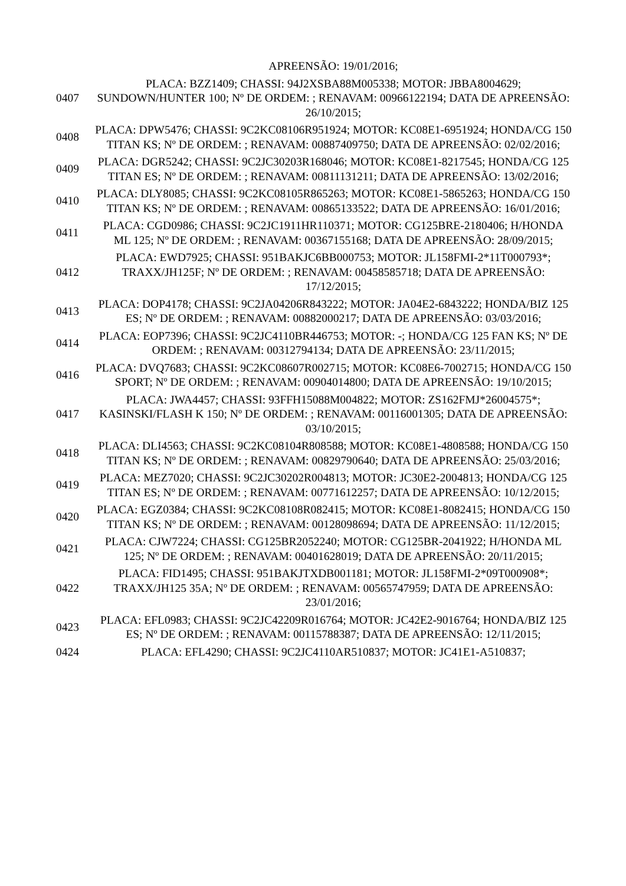| | APREENSÃO: 19/01/2016; |
| 0407 | PLACA: BZZ1409; CHASSI: 94J2XSBA88M005338; MOTOR: JBBA8004629; SUNDOWN/HUNTER 100; Nº DE ORDEM: ; RENAVAM: 00966122194; DATA DE APREENSÃO: 26/10/2015; |
| 0408 | PLACA: DPW5476; CHASSI: 9C2KC08106R951924; MOTOR: KC08E1-6951924; HONDA/CG 150 TITAN KS; Nº DE ORDEM: ; RENAVAM: 00887409750; DATA DE APREENSÃO: 02/02/2016; |
| 0409 | PLACA: DGR5242; CHASSI: 9C2JC30203R168046; MOTOR: KC08E1-8217545; HONDA/CG 125 TITAN ES; Nº DE ORDEM: ; RENAVAM: 00811131211; DATA DE APREENSÃO: 13/02/2016; |
| 0410 | PLACA: DLY8085; CHASSI: 9C2KC08105R865263; MOTOR: KC08E1-5865263; HONDA/CG 150 TITAN KS; Nº DE ORDEM: ; RENAVAM: 00865133522; DATA DE APREENSÃO: 16/01/2016; |
| 0411 | PLACA: CGD0986; CHASSI: 9C2JC1911HR110371; MOTOR: CG125BRE-2180406; H/HONDA ML 125; Nº DE ORDEM: ; RENAVAM: 00367155168; DATA DE APREENSÃO: 28/09/2015; |
| 0412 | PLACA: EWD7925; CHASSI: 951BAKJC6BB000753; MOTOR: JL158FMI-2*11T000793*; TRAXX/JH125F; Nº DE ORDEM: ; RENAVAM: 00458585718; DATA DE APREENSÃO: 17/12/2015; |
| 0413 | PLACA: DOP4178; CHASSI: 9C2JA04206R843222; MOTOR: JA04E2-6843222; HONDA/BIZ 125 ES; Nº DE ORDEM: ; RENAVAM: 00882000217; DATA DE APREENSÃO: 03/03/2016; |
| 0414 | PLACA: EOP7396; CHASSI: 9C2JC4110BR446753; MOTOR: -; HONDA/CG 125 FAN KS; Nº DE ORDEM: ; RENAVAM: 00312794134; DATA DE APREENSÃO: 23/11/2015; |
| 0416 | PLACA: DVQ7683; CHASSI: 9C2KC08607R002715; MOTOR: KC08E6-7002715; HONDA/CG 150 SPORT; Nº DE ORDEM: ; RENAVAM: 00904014800; DATA DE APREENSÃO: 19/10/2015; |
| 0417 | PLACA: JWA4457; CHASSI: 93FFH15088M004822; MOTOR: ZS162FMJ*26004575*; KASINSKI/FLASH K 150; Nº DE ORDEM: ; RENAVAM: 00116001305; DATA DE APREENSÃO: 03/10/2015; |
| 0418 | PLACA: DLI4563; CHASSI: 9C2KC08104R808588; MOTOR: KC08E1-4808588; HONDA/CG 150 TITAN KS; Nº DE ORDEM: ; RENAVAM: 00829790640; DATA DE APREENSÃO: 25/03/2016; |
| 0419 | PLACA: MEZ7020; CHASSI: 9C2JC30202R004813; MOTOR: JC30E2-2004813; HONDA/CG 125 TITAN ES; Nº DE ORDEM: ; RENAVAM: 00771612257; DATA DE APREENSÃO: 10/12/2015; |
| 0420 | PLACA: EGZ0384; CHASSI: 9C2KC08108R082415; MOTOR: KC08E1-8082415; HONDA/CG 150 TITAN KS; Nº DE ORDEM: ; RENAVAM: 00128098694; DATA DE APREENSÃO: 11/12/2015; |
| 0421 | PLACA: CJW7224; CHASSI: CG125BR2052240; MOTOR: CG125BR-2041922; H/HONDA ML 125; Nº DE ORDEM: ; RENAVAM: 00401628019; DATA DE APREENSÃO: 20/11/2015; |
| 0422 | PLACA: FID1495; CHASSI: 951BAKJTXDB001181; MOTOR: JL158FMI-2*09T000908*; TRAXX/JH125 35A; Nº DE ORDEM: ; RENAVAM: 00565747959; DATA DE APREENSÃO: 23/01/2016; |
| 0423 | PLACA: EFL0983; CHASSI: 9C2JC42209R016764; MOTOR: JC42E2-9016764; HONDA/BIZ 125 ES; Nº DE ORDEM: ; RENAVAM: 00115788387; DATA DE APREENSÃO: 12/11/2015; |
| 0424 | PLACA: EFL4290; CHASSI: 9C2JC4110AR510837; MOTOR: JC41E1-A510837; |